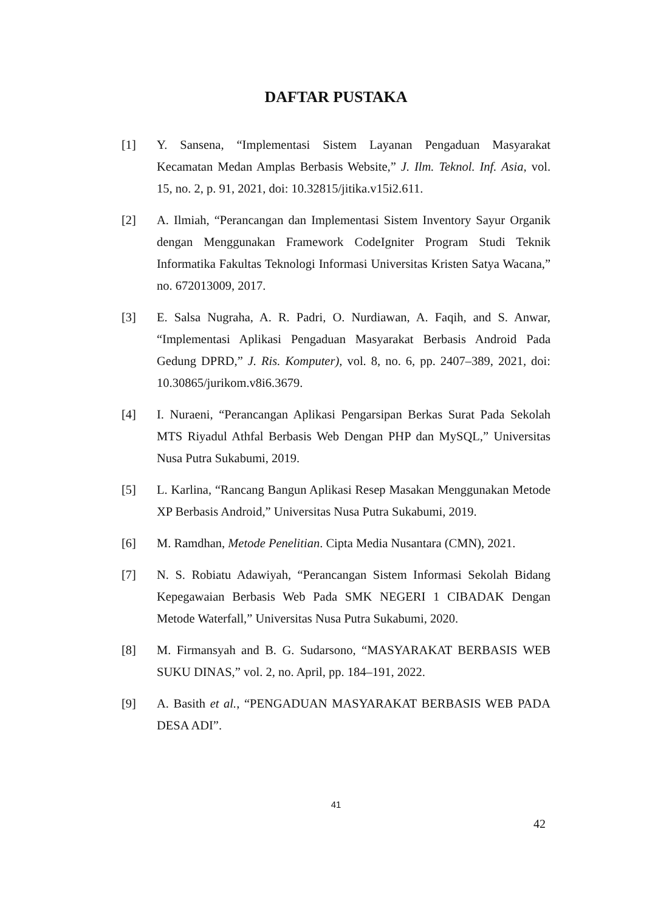DAFTAR PUSTAKA
[1] Y. Sansena, “Implementasi Sistem Layanan Pengaduan Masyarakat Kecamatan Medan Amplas Berbasis Website,” J. Ilm. Teknol. Inf. Asia, vol. 15, no. 2, p. 91, 2021, doi: 10.32815/jitika.v15i2.611.
[2] A. Ilmiah, “Perancangan dan Implementasi Sistem Inventory Sayur Organik dengan Menggunakan Framework CodeIgniter Program Studi Teknik Informatika Fakultas Teknologi Informasi Universitas Kristen Satya Wacana,” no. 672013009, 2017.
[3] E. Salsa Nugraha, A. R. Padri, O. Nurdiawan, A. Faqih, and S. Anwar, “Implementasi Aplikasi Pengaduan Masyarakat Berbasis Android Pada Gedung DPRD,” J. Ris. Komputer), vol. 8, no. 6, pp. 2407–389, 2021, doi: 10.30865/jurikom.v8i6.3679.
[4] I. Nuraeni, “Perancangan Aplikasi Pengarsipan Berkas Surat Pada Sekolah MTS Riyadul Athfal Berbasis Web Dengan PHP dan MySQL,” Universitas Nusa Putra Sukabumi, 2019.
[5] L. Karlina, “Rancang Bangun Aplikasi Resep Masakan Menggunakan Metode XP Berbasis Android,” Universitas Nusa Putra Sukabumi, 2019.
[6] M. Ramdhan, Metode Penelitian. Cipta Media Nusantara (CMN), 2021.
[7] N. S. Robiatu Adawiyah, “Perancangan Sistem Informasi Sekolah Bidang Kepegawaian Berbasis Web Pada SMK NEGERI 1 CIBADAK Dengan Metode Waterfall,” Universitas Nusa Putra Sukabumi, 2020.
[8] M. Firmansyah and B. G. Sudarsono, “MASYARAKAT BERBASIS WEB SUKU DINAS,” vol. 2, no. April, pp. 184–191, 2022.
[9] A. Basith et al., “PENGADUAN MASYARAKAT BERBASIS WEB PADA DESA ADI”.
41
42